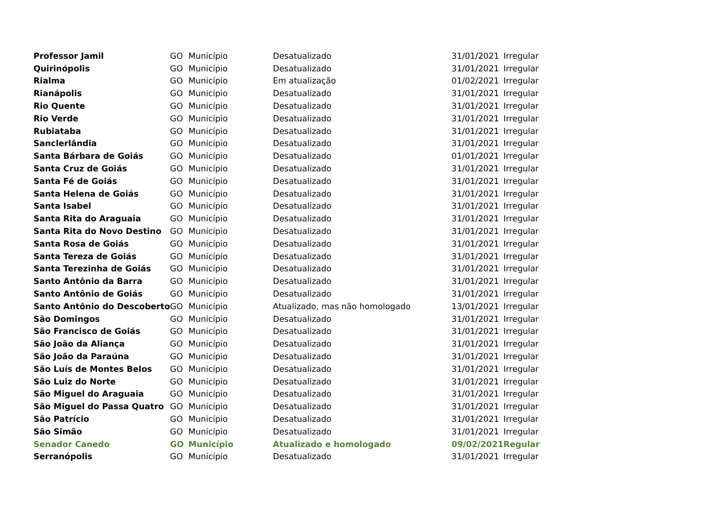| Professor Jamil | GO | Município | Desatualizado | 31/01/2021 | Irregular |
| Quirinópolis | GO | Município | Desatualizado | 31/01/2021 | Irregular |
| Rialma | GO | Município | Em atualização | 01/02/2021 | Irregular |
| Rianápolis | GO | Município | Desatualizado | 31/01/2021 | Irregular |
| Rio Quente | GO | Município | Desatualizado | 31/01/2021 | Irregular |
| Rio Verde | GO | Município | Desatualizado | 31/01/2021 | Irregular |
| Rubiataba | GO | Município | Desatualizado | 31/01/2021 | Irregular |
| Sanclerlândia | GO | Município | Desatualizado | 31/01/2021 | Irregular |
| Santa Bárbara de Goiás | GO | Município | Desatualizado | 01/01/2021 | Irregular |
| Santa Cruz de Goiás | GO | Município | Desatualizado | 31/01/2021 | Irregular |
| Santa Fé de Goiás | GO | Município | Desatualizado | 31/01/2021 | Irregular |
| Santa Helena de Goiás | GO | Município | Desatualizado | 31/01/2021 | Irregular |
| Santa Isabel | GO | Município | Desatualizado | 31/01/2021 | Irregular |
| Santa Rita do Araguaia | GO | Município | Desatualizado | 31/01/2021 | Irregular |
| Santa Rita do Novo Destino | GO | Município | Desatualizado | 31/01/2021 | Irregular |
| Santa Rosa de Goiás | GO | Município | Desatualizado | 31/01/2021 | Irregular |
| Santa Tereza de Goiás | GO | Município | Desatualizado | 31/01/2021 | Irregular |
| Santa Terezinha de Goiás | GO | Município | Desatualizado | 31/01/2021 | Irregular |
| Santo Antônio da Barra | GO | Município | Desatualizado | 31/01/2021 | Irregular |
| Santo Antônio de Goiás | GO | Município | Desatualizado | 31/01/2021 | Irregular |
| Santo Antônio do Descoberto | GO | Município | Atualizado, mas não homologado | 13/01/2021 | Irregular |
| São Domingos | GO | Município | Desatualizado | 31/01/2021 | Irregular |
| São Francisco de Goiás | GO | Município | Desatualizado | 31/01/2021 | Irregular |
| São João da Aliança | GO | Município | Desatualizado | 31/01/2021 | Irregular |
| São João da Paraúna | GO | Município | Desatualizado | 31/01/2021 | Irregular |
| São Luís de Montes Belos | GO | Município | Desatualizado | 31/01/2021 | Irregular |
| São Luiz do Norte | GO | Município | Desatualizado | 31/01/2021 | Irregular |
| São Miguel do Araguaia | GO | Município | Desatualizado | 31/01/2021 | Irregular |
| São Miguel do Passa Quatro | GO | Município | Desatualizado | 31/01/2021 | Irregular |
| São Patrício | GO | Município | Desatualizado | 31/01/2021 | Irregular |
| São Simão | GO | Município | Desatualizado | 31/01/2021 | Irregular |
| Senador Canedo | GO | Município | Atualizado e homologado | 09/02/2021 | Regular |
| Serranópolis | GO | Município | Desatualizado | 31/01/2021 | Irregular |